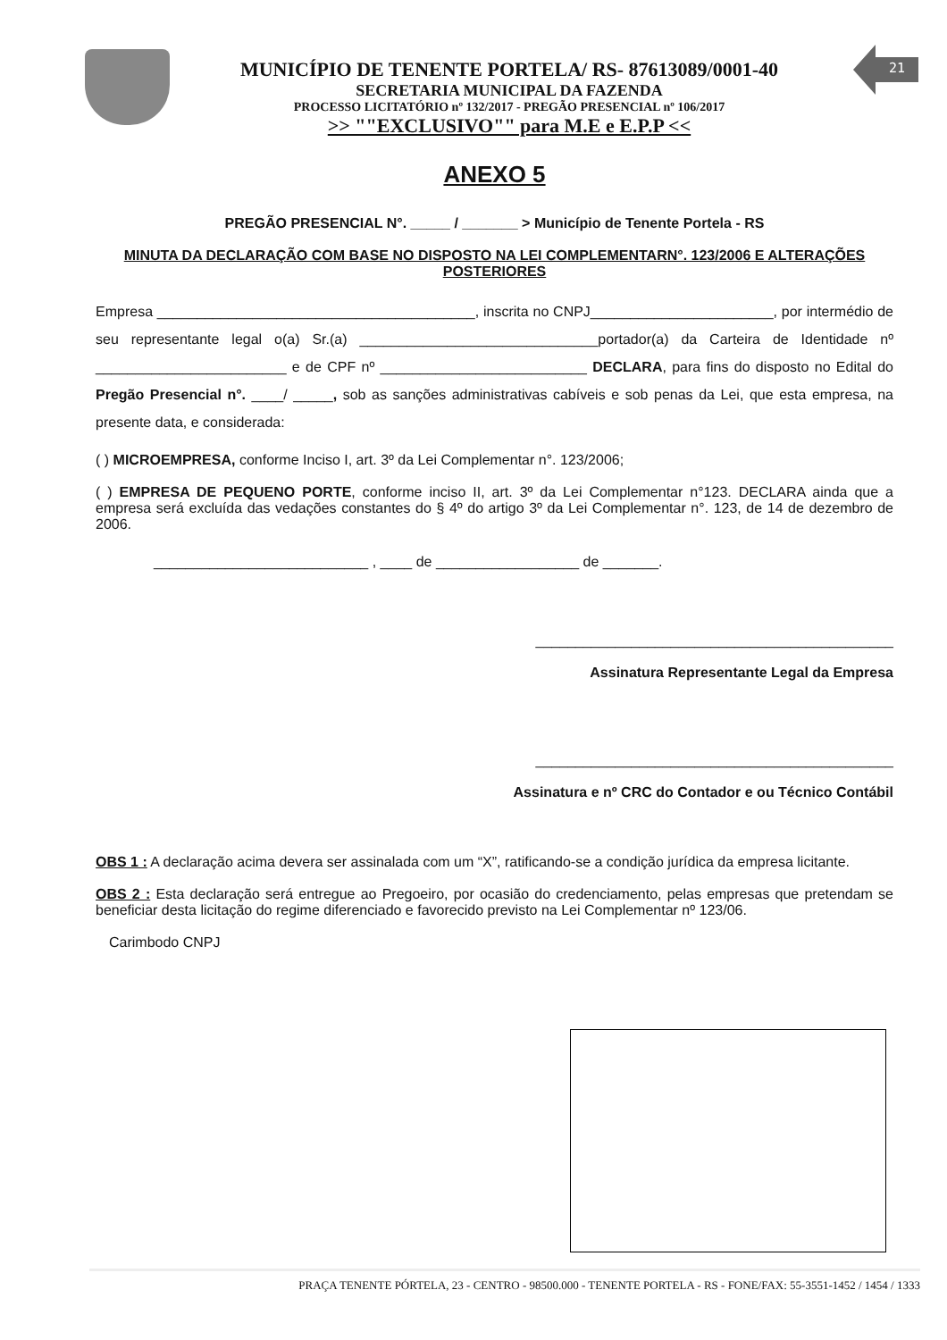MUNICÍPIO DE TENENTE PORTELA/ RS- 87613089/0001-40
SECRETARIA MUNICIPAL DA FAZENDA
PROCESSO LICITATÓRIO nº 132/2017 - PREGÃO PRESENCIAL nº 106/2017
>> ""EXCLUSIVO"" para M.E e E.P.P <<
21
ANEXO 5
PREGÃO PRESENCIAL N°. _____ / _______ > Município de Tenente Portela - RS
MINUTA DA DECLARAÇÃO COM BASE NO DISPOSTO NA LEI COMPLEMENTARN°. 123/2006 E ALTERAÇÕES POSTERIORES
Empresa ________________________________________, inscrita no CNPJ_______________________, por intermédio de seu representante legal o(a) Sr.(a) ______________________________portador(a) da Carteira de Identidade nº ________________________ e de CPF nº __________________________ DECLARA, para fins do disposto no Edital do Pregão Presencial n°. ____/ _____, sob as sanções administrativas cabíveis e sob penas da Lei, que esta empresa, na presente data, e considerada:
( ) MICROEMPRESA, conforme Inciso I, art. 3º da Lei Complementar n°. 123/2006;
( ) EMPRESA DE PEQUENO PORTE, conforme inciso II, art. 3º da Lei Complementar n°123. DECLARA ainda que a empresa será excluída das vedações constantes do § 4º do artigo 3º da Lei Complementar n°. 123, de 14 de dezembro de 2006.
___________________________ , ____ de __________________ de _______.
_____________________________________________
Assinatura Representante Legal da Empresa
_____________________________________________
Assinatura e nº CRC do Contador e ou Técnico Contábil
OBS 1 : A declaração acima devera ser assinalada com um “X”, ratificando-se a condição jurídica da empresa licitante.
OBS 2 : Esta declaração será entregue ao Pregoeiro, por ocasião do credenciamento, pelas empresas que pretendam se beneficiar desta licitação do regime diferenciado e favorecido previsto na Lei Complementar nº 123/06.
Carimbodo CNPJ
PRAÇA TENENTE PÓRTELA, 23 - CENTRO - 98500.000 - TENENTE PORTELA - RS - FONE/FAX: 55-3551-1452 / 1454 / 1333